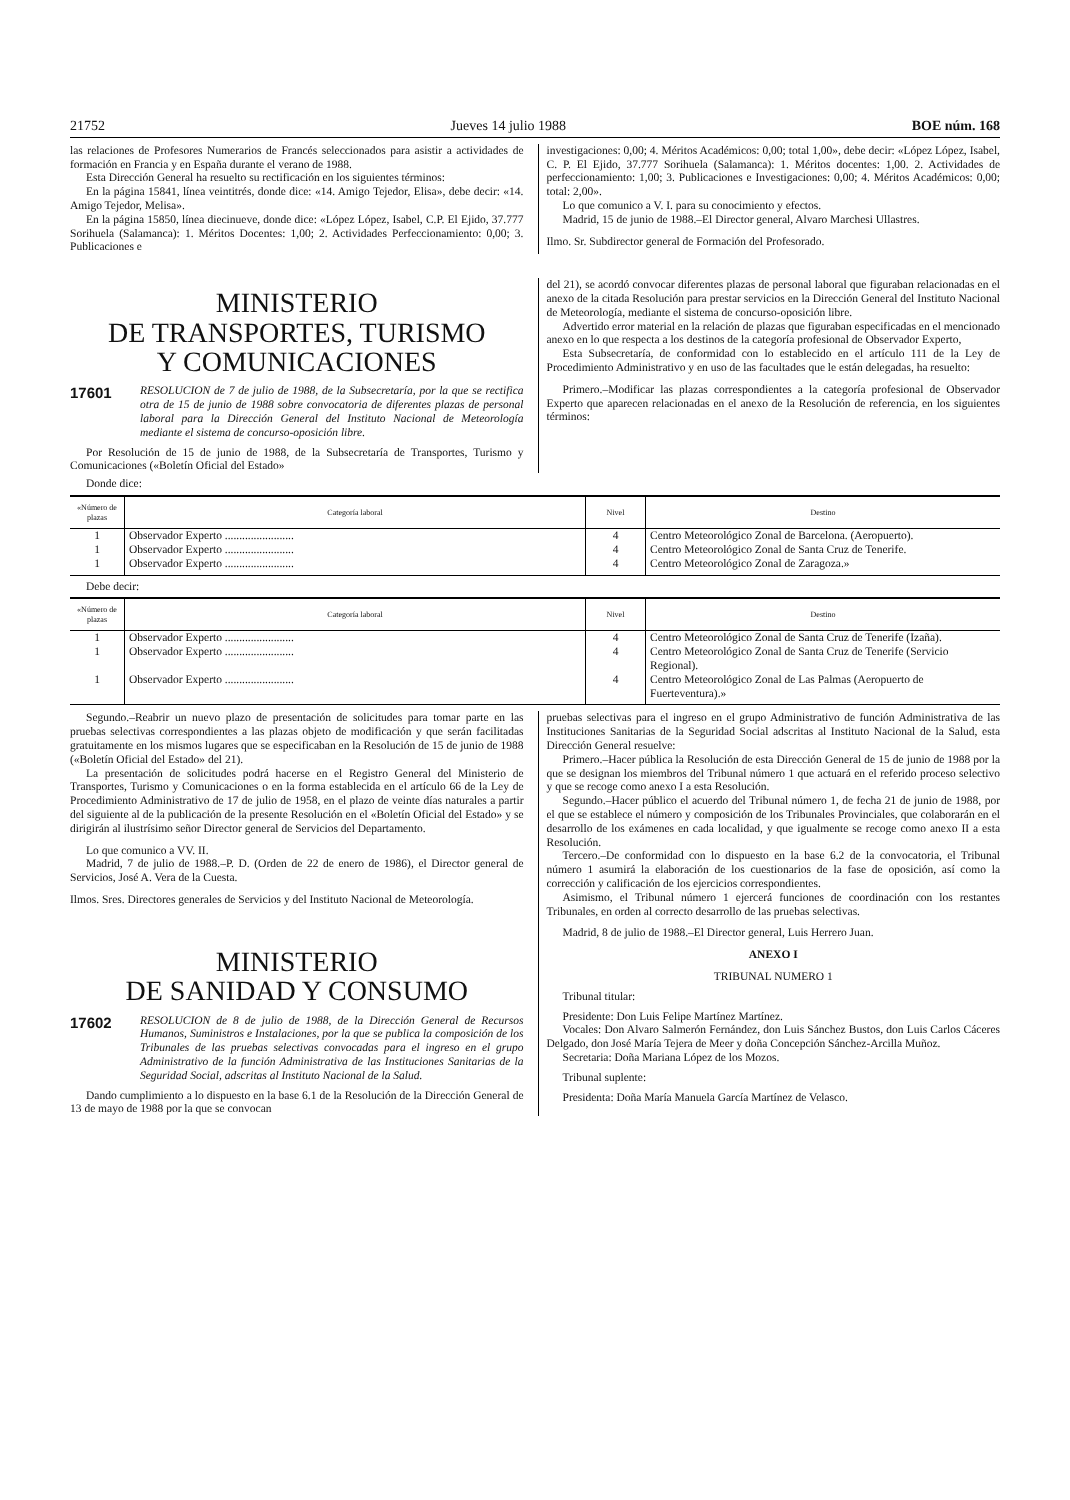21752 Jueves 14 julio 1988 BOE núm. 168
las relaciones de Profesores Numerarios de Francés seleccionados para asistir a actividades de formación en Francia y en España durante el verano de 1988.
Esta Dirección General ha resuelto su rectificación en los siguientes términos:
En la página 15841, línea veintitrés, donde dice: «14. Amigo Tejedor, Elisa», debe decir: «14. Amigo Tejedor, Melisa».
En la página 15850, línea diecinueve, donde dice: «López López, Isabel, C.P. El Ejido, 37.777 Sorihuela (Salamanca): 1. Méritos Docentes: 1,00; 2. Actividades Perfeccionamiento: 0,00; 3. Publicaciones e
investigaciones: 0,00; 4. Méritos Académicos: 0,00; total 1,00», debe decir: «López López, Isabel, C. P. El Ejido, 37.777 Sorihuela (Salamanca): 1. Méritos docentes: 1,00. 2. Actividades de perfeccionamiento: 1,00; 3. Publicaciones e Investigaciones: 0,00; 4. Méritos Académicos: 0,00; total: 2,00».
Lo que comunico a V. I. para su conocimiento y efectos.
Madrid, 15 de junio de 1988.–El Director general, Alvaro Marchesi Ullastres.
Ilmo. Sr. Subdirector general de Formación del Profesorado.
MINISTERIO
DE TRANSPORTES, TURISMO
Y COMUNICACIONES
17601 RESOLUCION de 7 de julio de 1988, de la Subsecretaría, por la que se rectifica otra de 15 de junio de 1988 sobre convocatoria de diferentes plazas de personal laboral para la Dirección General del Instituto Nacional de Meteorología mediante el sistema de concurso-oposición libre.
Por Resolución de 15 de junio de 1988, de la Subsecretaría de Transportes, Turismo y Comunicaciones («Boletín Oficial del Estado»
del 21), se acordó convocar diferentes plazas de personal laboral que figuraban relacionadas en el anexo de la citada Resolución para prestar servicios en la Dirección General del Instituto Nacional de Meteorología, mediante el sistema de concurso-oposición libre.
Advertido error material en la relación de plazas que figuraban especificadas en el mencionado anexo en lo que respecta a los destinos de la categoría profesional de Observador Experto,
Esta Subsecretaría, de conformidad con lo establecido en el artículo 111 de la Ley de Procedimiento Administrativo y en uso de las facultades que le están delegadas, ha resuelto:
Primero.–Modificar las plazas correspondientes a la categoría profesional de Observador Experto que aparecen relacionadas en el anexo de la Resolución de referencia, en los siguientes términos:
Donde dice:
| «Número de plazas | Categoría laboral | Nivel | Destino |
| --- | --- | --- | --- |
| 1 | Observador Experto ........................ | 4 | Centro Meteorológico Zonal de Barcelona. (Aeropuerto). |
| 1 | Observador Experto ........................ | 4 | Centro Meteorológico Zonal de Santa Cruz de Tenerife. |
| 1 | Observador Experto ........................ | 4 | Centro Meteorológico Zonal de Zaragoza.» |
Debe decir:
| «Número de plazas | Categoría laboral | Nivel | Destino |
| --- | --- | --- | --- |
| 1 | Observador Experto ........................ | 4 | Centro Meteorológico Zonal de Santa Cruz de Tenerife (Izaña). |
| 1 | Observador Experto ........................ | 4 | Centro Meteorológico Zonal de Santa Cruz de Tenerife (Servicio Regional). |
| 1 | Observador Experto ........................ | 4 | Centro Meteorológico Zonal de Las Palmas (Aeropuerto de Fuerteventura).» |
Segundo.–Reabrir un nuevo plazo de presentación de solicitudes para tomar parte en las pruebas selectivas correspondientes a las plazas objeto de modificación y que serán facilitadas gratuitamente en los mismos lugares que se especificaban en la Resolución de 15 de junio de 1988 («Boletín Oficial del Estado» del 21).
La presentación de solicitudes podrá hacerse en el Registro General del Ministerio de Transportes, Turismo y Comunicaciones o en la forma establecida en el artículo 66 de la Ley de Procedimiento Administrativo de 17 de julio de 1958, en el plazo de veinte días naturales a partir del siguiente al de la publicación de la presente Resolución en el «Boletín Oficial del Estado» y se dirigirán al ilustrísimo señor Director general de Servicios del Departamento.
Lo que comunico a VV. II.
Madrid, 7 de julio de 1988.–P. D. (Orden de 22 de enero de 1986), el Director general de Servicios, José A. Vera de la Cuesta.
Ilmos. Sres. Directores generales de Servicios y del Instituto Nacional de Meteorología.
MINISTERIO
DE SANIDAD Y CONSUMO
17602 RESOLUCION de 8 de julio de 1988, de la Dirección General de Recursos Humanos, Suministros e Instalaciones, por la que se publica la composición de los Tribunales de las pruebas selectivas convocadas para el ingreso en el grupo Administrativo de la función Administrativa de las Instituciones Sanitarias de la Seguridad Social, adscritas al Instituto Nacional de la Salud.
Dando cumplimiento a lo dispuesto en la base 6.1 de la Resolución de la Dirección General de 13 de mayo de 1988 por la que se convocan
pruebas selectivas para el ingreso en el grupo Administrativo de función Administrativa de las Instituciones Sanitarias de la Seguridad Social adscritas al Instituto Nacional de la Salud, esta Dirección General resuelve:
Primero.–Hacer pública la Resolución de esta Dirección General de 15 de junio de 1988 por la que se designan los miembros del Tribunal número 1 que actuará en el referido proceso selectivo y que se recoge como anexo I a esta Resolución.
Segundo.–Hacer público el acuerdo del Tribunal número 1, de fecha 21 de junio de 1988, por el que se establece el número y composición de los Tribunales Provinciales, que colaborarán en el desarrollo de los exámenes en cada localidad, y que igualmente se recoge como anexo II a esta Resolución.
Tercero.–De conformidad con lo dispuesto en la base 6.2 de la convocatoria, el Tribunal número 1 asumirá la elaboración de los cuestionarios de la fase de oposición, así como la corrección y calificación de los ejercicios correspondientes.
Asimismo, el Tribunal número 1 ejercerá funciones de coordinación con los restantes Tribunales, en orden al correcto desarrollo de las pruebas selectivas.
Madrid, 8 de julio de 1988.–El Director general, Luis Herrero Juan.
ANEXO I
TRIBUNAL NUMERO 1
Tribunal titular:
Presidente: Don Luis Felipe Martínez Martínez.
Vocales: Don Alvaro Salmerón Fernández, don Luis Sánchez Bustos, don Luis Carlos Cáceres Delgado, don José María Tejera de Meer y doña Concepción Sánchez-Arcilla Muñoz.
Secretaria: Doña Mariana López de los Mozos.
Tribunal suplente:
Presidenta: Doña María Manuela García Martínez de Velasco.